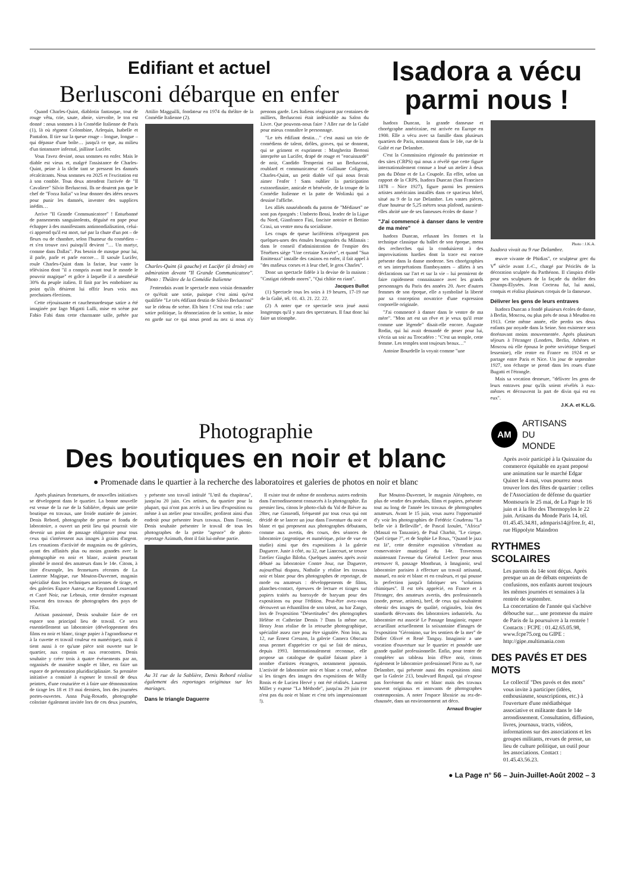Edifiant et actuel
Berlusconi débarque en enfer
Quand Charles-Quint, diablotin fantasque, tout de rouge vêtu, crie, saute, aboie, virevolte, le ton est donné : nous sommes à la Comédie Italienne de Paris (1), là où règnent Colombine, Arlequin, Isabelle et Pantalon. Il tire sur la queue rouge – longue, longue – qui dépasse d'une boîte… jusqu'à ce que, au milieu d'un tintamarre infernal, jaillisse Lucifer.
Vous l'avez deviné, nous sommes en enfer. Mais le diable est vieux et, malgré l'assistance de Charles-Quint, peine à la tâche tant se pressent les damnés récalcitrants. Nous sommes en 2025 et l'excitation est à son comble. Tous deux attendent l'arrivée de "Il Cavaliere" Silvio Berlusconi. Ils ne doutent pas que le chef de "Forza Italia" va leur donner des idées neuves pour punir les damnés, inventer des supplices inédits…
Arrive "Il Grande Communicatore" ! Enturbanné de pansements sanguinolents, déguisé en pape pour échapper à des manifestants antimondialisation, celui-ci apprend qu'il est mort, tué par la chute d'un pot – de fleurs ou de chambre, selon l'humeur du comédien – et s'en trouve ravi puisqu'il devient "… Un martyr, comme dans Dallas". Pas besoin de masque pour lui, il parle, parle et parle encore… Il saoule Lucifer, roule Charles-Quint dans la farine, leur vante la télévision dont "il a compris avant tout le monde le pouvoir magique" et grâce à laquelle il a anesthésié 30% du peuple italien. Il finit par les embobiner au point qu'ils désirent lui offrir leurs voix aux prochaines élections.
Cette réjouissante et cauchemardesque satire a été imaginée par Iago Migatti Lulli, mise en scène par Fabio Fabi dans cette charmante salle, prêtée par Attilio Magguilli, fondateur en 1974 du théâtre de la Comédie Italienne (2).
Charles-Quint (à gauche) et Lucifer (à droite) en admiration devant "Il Grande Communicatore". Photo : Théâtre de la Comédie Italienne
J'entendais avant le spectacle mon voisin demander ce qu'était une sotie, puisque c'est ainsi qu'est qualifiée "Le très édifiant destin de Silvio Berlusconi" sur le rideau de scène. Eh bien ! C'est tout cela : une satire politique, la dénonciation de la sottise, la mise en garde sur ce qui nous pend au nez si nous n'y prenons garde. Les Italiens réagissent par centaines de milliers, Berlusconi était indésirable au Salon du Livre. Que pouvons-nous faire ? Aller rue de la Gaîté pour mieux connaître le personnage.
"Le très édifiant destin…" c'est aussi un trio de comédiens de talent, drôles, graves, qui se donnent, qui se griment et expriment : Margherita Bertoni interprète un Lucifer, drapé de rouge et "encuissardé" de noir, Candido Temperini est un Berlusconi, roublard et communicateur et Guillaune Colignon, Charles-Quint, un petit diable vif qui nous ferait aimer l'enfer ! Sans oublier la participation extraordinaire, amicale et bénévole, de la troupe de la Comédie Italienne et la patte de Wolinski qui a dessiné l'affiche.
Les alliés nauséabonds du patron de "Médiaset" ne sont pas épargnés : Umberto Bossi, leader de la Ligue du Nord, Gianfranco Fini, fasciste notoire et Bettino Craxi, un ventre mou du socialisme.
Les coups de queue lucifériens n'épargnent pas quelques-unes des émules hexagonales du Milanais : dans le conseil d'administration de l'empire des Ténèbres siège "Une certaine Xavière", et quand "Sua Emittenza" installe des casinos en enfer, il fait appel à "des mafieux corses et à leur chef, le gros Charles".
Donc un spectacle fidèle à la devise de la maison : "Castigat ridendo mores", "Qui châtie en riant".
Jacques Bullot
(1) Spectacle tous les soirs à 19 heures, 17-19 rue de la Gaîté, tél. 01. 43. 21. 22. 22.
(2) A noter que ce spectacle sera joué aussi longtemps qu'il y aura des spectateurs. Il faut donc lui faire un triomphe.
Isadora a vécu parmi nous !
Isadora Duncan, la grande danseuse et chorégraphe américaine, est arrivée en Europe en 1900. Elle a vécu avec sa famille dans plusieurs quartiers de Paris, notamment dans le 14e, rue de la Gaîté et rue Delambre.
C'est la Commission régionale du patrimoine et des sites (CRPS) qui nous a révélé que cette figure internationalement connue a loué un atelier à deux pas du Dôme et de La Coupole. En effet, selon un rapport de la CRPS, Isadora Duncan (San Francisco 1878 – Nice 1927), figure parmi les premiers artistes américains installés dans ce spacieux hôtel, situé au 9 de la rue Delambre. Les vastes pièces, d'une hauteur de 5,25 mètres sous plafond, auraient-elles abrité une de ses fameuses écoles de danse ?
"J'ai commencé à danser dans le ventre de ma mère"
Isadora Duncan, refusant les formes et la technique classique du ballet de son époque, mena des recherches qui la conduisirent à des improvisations hardies dont la trace est encore présente dans la danse moderne. Ses chorégraphies et ses interprétations flamboyantes – alliées à ses déclarations sur l'art et sur la vie – lui permirent de faire rapidement connaissance avec les grands personnages du Paris des années 20. Avec d'autres femmes de son époque, elle a symbolisé la liberté par sa conception novatrice d'une expression corporelle originale.
"J'ai commencé à danser dans le ventre de ma mère". "Mon art est un rêve et je veux qu'il reste comme une légende" disait-elle encore. Auguste Rodin, qui lui avait demandé de poser pour lui, s'écria un soir au Trocadéro : "C'est un temple, cette femme. Les temples sont toujours beaux…"
Antoine Bourdelle la voyait comme "une
Photo : J.K.A.
Isadora vivait au 9 rue Delambre.
œuvre vivante de Phidias", ce sculpteur grec du V<sup>e</sup> siècle avant J.-C., chargé par Périclès de la décoration sculptée du Parthénon. Il s'inspira d'elle pour ses sculptures de la façade du théâtre des Champs-Elysées. Jean Cocteau fut, lui aussi, conquis et réalisa plusieurs croquis de la danseuse.
Délivrer les gens de leurs entraves
Isadora Duncan a fondé plusieurs écoles de danse, à Berlin, Moscou, ou plus près de nous à Meudon en 1913. Cette même année, elle perdra ses deux enfants par noyade dans la Seine. Son existence sera dorénavant moins mouvementée. Après plusieurs séjours à l'étranger (Londres, Berlin, Athènes et Moscou où elle épousa le poète soviétique Sergueï Iessenine), elle rentre en France en 1924 et se partage entre Paris et Nice. Un jour de septembre 1927, son écharpe se prend dans les roues d'une Bugatti et l'étrangle.
Mais sa vocation demeure, "délivrer les gens de leurs entraves pour qu'ils soient révélés à eux-mêmes et découvrent la part de divin qui est en eux".
J.K.A. et K.L.G.
Photographie
Des boutiques en noir et blanc
● Promenade dans le quartier à la recherche des laboratoires et galeries de photos en noir et blanc
Après plusieurs fermetures, de nouvelles initiatives se développent dans le quartier. La bonne nouvelle est venue de la rue de la Sablière, depuis une petite boutique en travaux, une froide matinée de janvier. Denis Rebord, photographe de presse et fondu de laboratoire, a ouvert un petit lieu qui pourrait vite devenir un point de passage obligatoire pour tous ceux qui s'intéressent aux images à grains d'argent. Les cessations d'activité de magasins ou de galeries, ayant des affinités plus ou moins grandes avec la photographie en noir et blanc, avaient pourtant plombé le moral des amateurs dans le 14e. Citons, à titre d'exemple, les fermetures récentes de La Lanterne Magique, rue Mouton-Duvernet, magasin spécialisé dans les techniques anciennes de tirage, et des galeries Espace Auteur, rue Raymond Losserand et Carré Noir, rue Lebouis, cette dernière exposant souvent des travaux de photographes des pays de l'Est.
Artisan passionné, Denis souhaite faire de cet espace son principal lieu de travail. Ce sera essentiellement un laboratoire (développement des films en noir et blanc, tirage papier à l'agrandisseur et à la cuvette et travail couleur en numérique), mais il tient aussi à ce qu'une pièce soit ouverte sur le quartier, aux copains et aux rencontres. Denis souhaite y créer trois à quatre événements par an, organisés de manière souple et libre, en faire un espace de présentation pluridisciplinaire. Sa première initiative a consisté à exposer le travail de deux peintres, d'une couturière et à faire une démonstration de tirage les 18 et 19 mai derniers, lors des journées portes-ouvertes. Anna Puig-Rosado, photographe coloriste également invitée lors de ces deux journées, y présente son travail intitulé "L'œil du chapiteau", jusqu'au 20 juin. Ces artistes, du quartier pour la plupart, qui n'ont pas accès à un lieu d'exposition ou même à un atelier pour travailler, profitent ainsi d'un endroit pour présenter leurs travaux. Dans l'avenir, Denis souhaite présenter le travail de tous les photographes de la petite "agence" de photo-reportage Azimuth, dont il fait lui-même partie.
Au 31 rue de la Sablière, Denis Rebord réalise également des reportages originaux sur les mariages.
Dans le triangle Daguerre
Il existe tout de même de nombreux autres endroits dans l'arrondissement consacrés à la photographie. En premier lieu, citons le photo-club du Val de Bièvre au 28ter, rue Gassendi, fréquenté par tous ceux qui ont décidé de se lancer un jour dans l'aventure du noir et blanc et qui proposent aux photographes débutants, comme aux avertis, des cours, des séances de laboratoire (argentique et numérique, prise de vue en studio) ainsi que des expositions à la galerie Daguerre. Juste à côté, au 32, rue Liancourt, se trouve l'atelier Gingko Biloba. Quelques années après avoir débuté au laboratoire Contre Jour, rue Daguerre, aujourd'hui disparu, Nathalie y réalise les travaux noir et blanc pour des photographes de reportage, de mode ou amateurs : développements de films, planches-contact, épreuves de lecture et tirages sur papiers traités au baroxyde de baryum pour des expositions ou pour l'édition. Peut-être avez-vous découvert un échantillon de son talent, au bar Zango, lors de l'exposition "Désertitudes" des photographes Hélène et Catherine Demis ? Dans la même rue, Henry Jean réalise de la retouche photographique, spécialité assez rare pour être signalée. Non loin, au 12, rue Ernest Cresson, la galerie Camera Obscura nous permet d'apprécier ce qui se fait de mieux, depuis 1993. Internationalement reconnue, elle propose un catalogue de qualité faisant place à nombre d'artistes étrangers, notamment japonais. L'activité de laboratoire noir et blanc a cessé, même si les tirages des images des expositions de Willy Ronis et de Lucien Hervé y ont été réalisés. Laurent Millet y expose "La Méthode", jusqu'au 29 juin (ce n'est pas du noir et blanc et c'est très impressionnant !).
Rue Mouton-Duvernet, le magasin Aléaphoto, en plus de vendre des produits, films et papiers, présente tout au long de l'année les travaux de photographes amateurs. Avant le 15 juin, vous aurez l'opportunité d'y voir les photographies de Frédéric Coudreau "La belle vie à Belleville", de Pascal Izoulet, "Africa" (Massaï en Tanzanie), de Paul Charbit, "Le cirque. Quel cirque ?", et de Sophie Le Roux, "Quand le jazz est là", cette dernière exposition s'étendant au conservatoire municipal du 14e. Traversons maintenant l'avenue du Général Leclerc pour nous retrouver 8, passage Montbrun, à Imaginoir, seul laboratoire parisien à effectuer un travail artisanal, manuel, en noir et blanc et en couleurs, et qui pousse la perfection jusqu'à fabriquer ses "solutions chimiques". Il est très apprécié, en France et à l'étranger, des amateurs avertis, des professionnels (mode, presse, artistes), bref, de ceux qui souhaitent obtenir des images de qualité, originales, loin des standards décevants des laboratoires industriels. Au laboratoire est associé Le Passage Imaginoir, espace accueillant actuellement la soixantaine d'images de l'exposition "Géronimo, sur les sentiers de la mer" de Didier Olivré et René Tanguy. Imaginoir a une vocation d'ouverture sur le quartier et possède une grande qualité professionnelle. Enfin, pour tenter de compléter un tableau loin d'être noir, citons également le laboratoire professionnel Picto au 9, rue Delambre, qui présente aussi des expositions ainsi que la Galerie 213, boulevard Raspail, qui n'expose pas forcément du noir et blanc mais des travaux souvent originaux et innovants de photographes contemporains. A noter l'espace librairie au rez-de-chaussée, dans un environnement art déco.
Arnaud Brugier
AM ARTISANS
DU
MONDE
Après avoir participé à la Quinzaine du commerce équitable en ayant proposé une animation sur le marché Edgar Quinet le 4 mai, vous pourrez nous trouver lors des fêtes de quartier : celles de l'Association de défense du quartier Montsouris le 25 mai, de La Page le 16 juin et à la fête des Thermopyles le 22 juin. Artisans du Monde Paris 14, tél. 01.45.45.34.81, admparis14@free.fr, 41, rue Hippolyte Maindron
RYTHMES SCOLAIRES
Les parents du 14e sont déçus. Après presque un an de débats empreints de confusions, nos enfants auront toujours les mêmes journées et semaines à la rentrée de septembre.
La concertation de l'année qui s'achève débouche sur… une promesse du maire de Paris de la poursuivre à la rentrée !
Contacts : FCPE : 01.42.65.05.98, www.fcpe75.org ou GIPE : http://gipe.multimania.com
DES PAVÉS ET DES MOTS
Le collectif "Des pavés et des mots" vous invite à participer (idées, enthousiasme, souscriptions, etc.) à l'ouverture d'une médiathèque associative et militante dans le 14e arrondissement. Consultation, diffusion, livres, journaux, tracts, vidéos, informations sur des associations et les groupes militants, revues de presse, un lieu de culture politique, un outil pour les associations. Contact : 01.45.43.56.23.
● La Page n° 56 – Juin-Juillet-Août 2002 – 3